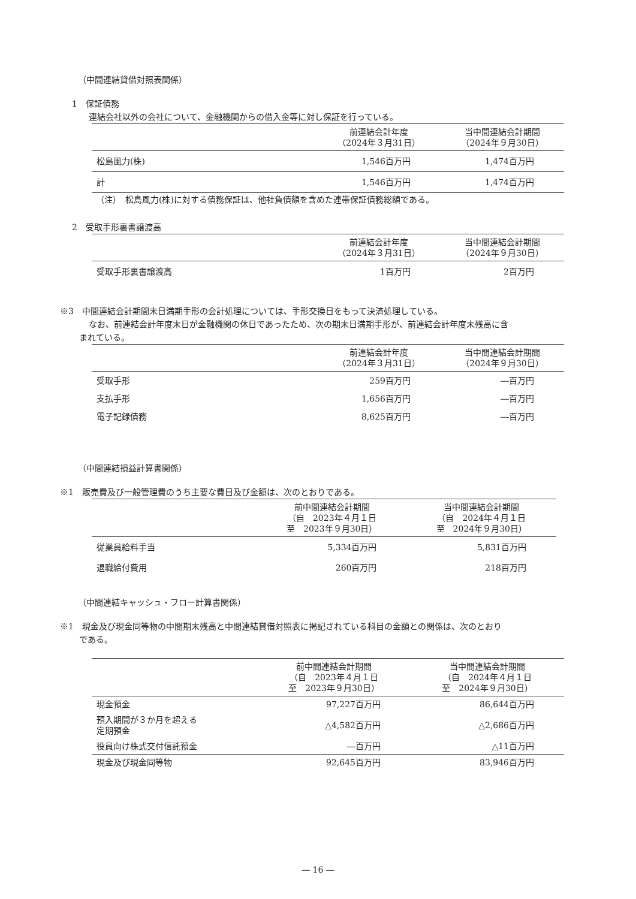（中間連結貸借対照表関係）
1　保証債務
連結会社以外の会社について、金融機関からの借入金等に対し保証を行っている。
| | 前連結会計年度 （2024年３月31日） | 当中間連結会計期間 （2024年９月30日） |
| --- | --- | --- |
| 松島風力(株) | 1,546百万円 | 1,474百万円 |
| 計 | 1,546百万円 | 1,474百万円 |
（注）　松島風力(株)に対する債務保証は、他社負債額を含めた連帯保証債務総額である。
2　受取手形裏書譲渡高
| | 前連結会計年度 （2024年３月31日） | 当中間連結会計期間 （2024年９月30日） |
| --- | --- | --- |
| 受取手形裏書譲渡高 | 1百万円 | 2百万円 |
※3　中間連結会計期間末日満期手形の会計処理については、手形交換日をもって決済処理している。
なお、前連結会計年度末日が金融機関の休日であったため、次の期末日満期手形が、前連結会計年度末残高に含
まれている。
| | 前連結会計年度 （2024年３月31日） | 当中間連結会計期間 （2024年９月30日） |
| --- | --- | --- |
| 受取手形 | 259百万円 | ―百万円 |
| 支払手形 | 1,656百万円 | ―百万円 |
| 電子記録債務 | 8,625百万円 | ―百万円 |
（中間連結損益計算書関係）
※1　販売費及び一般管理費のうち主要な費目及び金額は、次のとおりである。
| | 前中間連結会計期間 （自 2023年４月１日 至 2023年９月30日） | 当中間連結会計期間 （自 2024年４月１日 至 2024年９月30日） |
| --- | --- | --- |
| 従業員給料手当 | 5,334百万円 | 5,831百万円 |
| 退職給付費用 | 260百万円 | 218百万円 |
（中間連結キャッシュ・フロー計算書関係）
※1　現金及び現金同等物の中間期末残高と中間連結貸借対照表に掲記されている科目の金額との関係は、次のとおり
である。
| | 前中間連結会計期間 （自 2023年４月１日 至 2023年９月30日） | 当中間連結会計期間 （自 2024年４月１日 至 2024年９月30日） |
| --- | --- | --- |
| 現金預金 | 97,227百万円 | 86,644百万円 |
| 預入期間が３か月を超える 定期預金 | △4,582百万円 | △2,686百万円 |
| 役員向け株式交付信託預金 | ―百万円 | △11百万円 |
| 現金及び現金同等物 | 92,645百万円 | 83,946百万円 |
― 16 ―